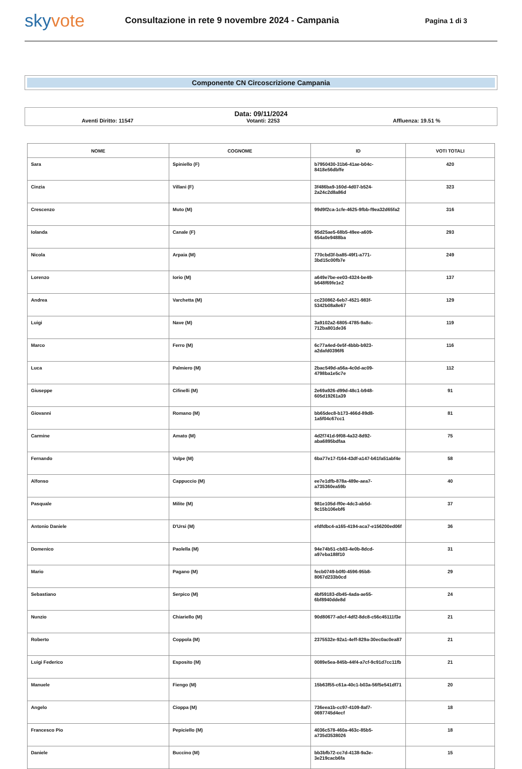skyvote
Consultazione in rete 9 novembre 2024 - Campania
Pagina 1 di 3
Componente CN Circoscrizione Campania
Data: 09/11/2024
Aventi Diritto: 11547 Votanti: 2253 Affluenza: 19.51 %
| NOME | COGNOME | ID | VOTI TOTALI |
| --- | --- | --- | --- |
| Sara | Spiniello (F) | b7950430-31b6-41ae-b04c-8418e56dbffe | 420 |
| Cinzia | Villani (F) | 3f486ba9-160d-4d07-b524-2a24c2d8a86d | 323 |
| Crescenzo | Muto (M) | 99d9f2ca-1cfe-4625-9fbb-f9ea32d65fa2 | 316 |
| Iolanda | Canale (F) | 95d25ae5-68b5-49ee-a609-654a0e9488ba | 293 |
| Nicola | Arpaia (M) | 770cbd3f-ba85-49f1-a771-3bd15c00fb7e | 249 |
| Lorenzo | Iorio (M) | a649e7be-ee03-4324-be49-b648f69fe1e2 | 137 |
| Andrea | Varchetta (M) | cc230862-6eb7-4521-983f-5342b08a8e67 | 129 |
| Luigi | Nave (M) | 3a9102a2-6805-4785-9a8c-712ba801de36 | 119 |
| Marco | Ferro (M) | 6c77a4ed-0e5f-4bbb-b923-a2dafd0396f6 | 116 |
| Luca | Palmiero (M) | 2bac549d-a56a-4c0d-ac09-4798ba1e5c7e | 112 |
| Giuseppe | Cifinelli (M) | 2e69a926-d99d-48c1-b948-605d19261a39 | 91 |
| Giovanni | Romano (M) | bb65dec8-b173-466d-89d8-1a5f04c67cc1 | 81 |
| Carmine | Amato (M) | 4d2f741d-9f08-4a32-8d92-aba6895bdfaa | 75 |
| Fernando | Volpe (M) | 6ba77e17-f164-43df-a147-b61fa51abf4e | 58 |
| Alfonso | Cappuccio (M) | ee7e1dfb-878a-489e-aea7-a735360ea59b | 40 |
| Pasquale | Milite (M) | 981e105d-ff0e-4dc3-ab5d-9c15b106ebf6 | 37 |
| Antonio Daniele | D'Ursi (M) | efdfdbc4-a165-4194-aca7-e156200ed06f | 36 |
| Domenico | Paolella (M) | 94e74b51-cb83-4e0b-8dcd-a97eba188f10 | 31 |
| Mario | Pagano (M) | fecb0749-b0f0-4596-95b8-8067d233b0cd | 29 |
| Sebastiano | Serpico (M) | 4bf59183-db45-4ada-ae55-6bf8940dde8d | 24 |
| Nunzio | Chiariello (M) | 90d80677-a0cf-4df2-8dc8-c56c45111f3e | 21 |
| Roberto | Coppola (M) | 2375532e-92a1-4eff-829a-30ec0ac0ea87 | 21 |
| Luigi Federico | Esposito (M) | 0089e5ea-845b-44f4-a7cf-9c91d7cc11fb | 21 |
| Manuele | Fiengo (M) | 15b63f55-c61a-40c1-b03a-56f5e541df71 | 20 |
| Angelo | Cioppa (M) | 736eea1b-cc97-4109-8af7-0697745d4ecf | 18 |
| Francesco Pio | Pepiciello (M) | 4036c578-460a-463c-85b5-a735d3538026 | 18 |
| Daniele | Buccino (M) | bb3bfb72-cc7d-4138-9a3e-3e219cacb6fa | 15 |